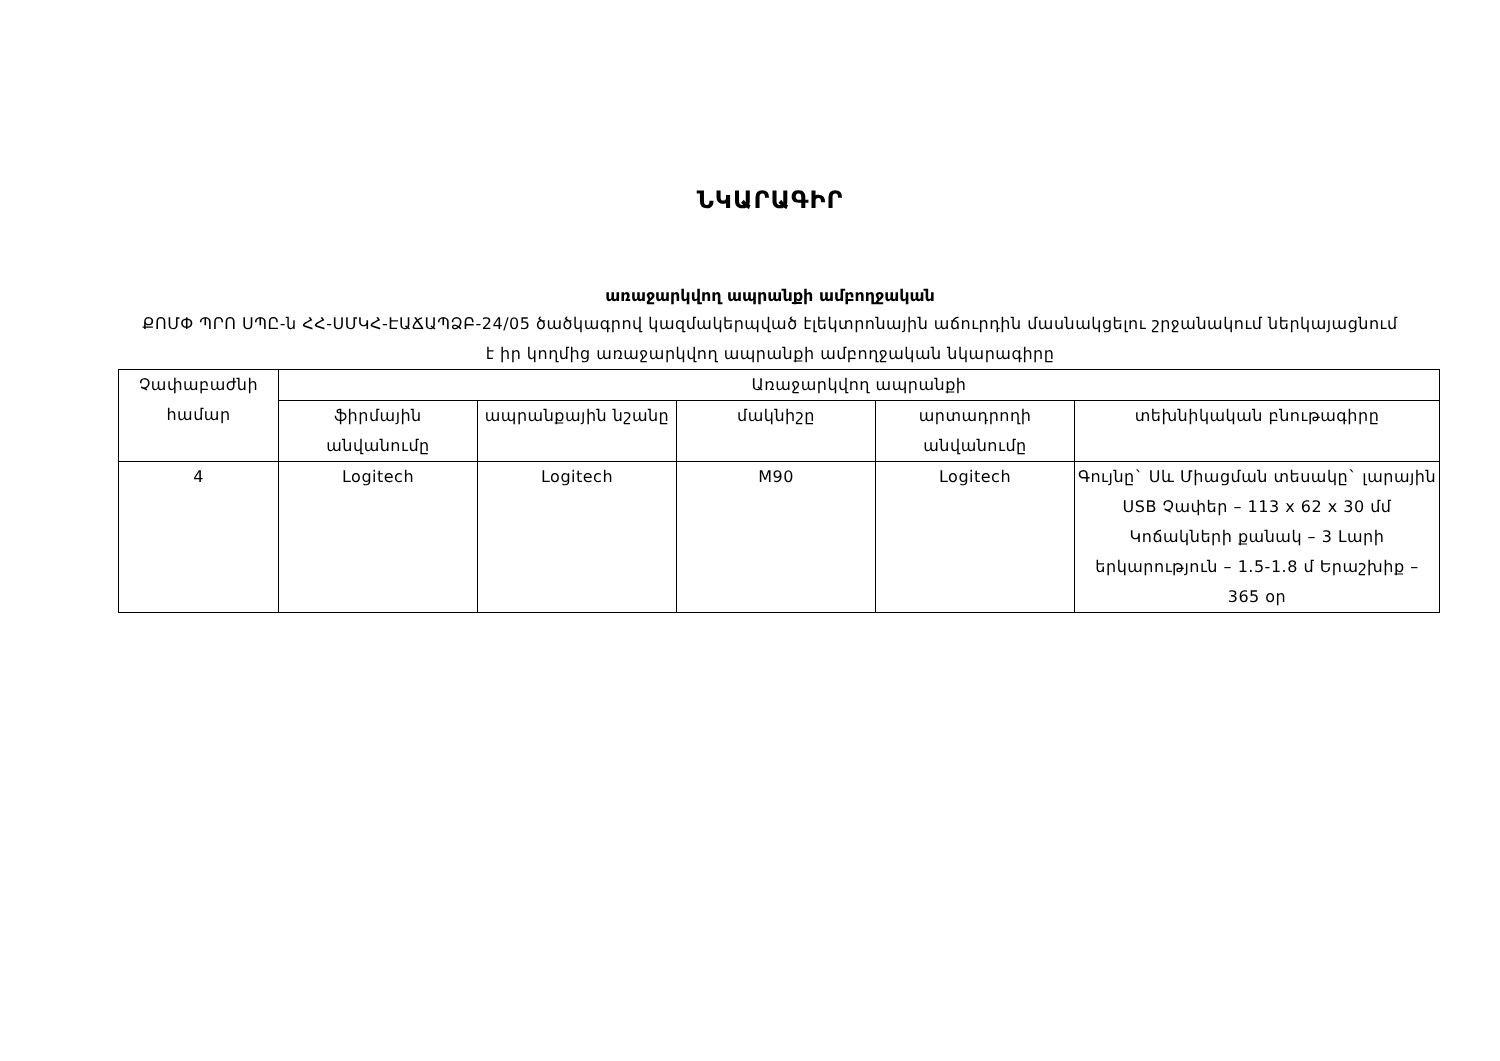ՆԿԱՐԱԳԻՐ
առաջարկվող ապրանքի ամբողջական
ՔՈՄՓ ՊՐՈ ՍՊԸ-ն ՀՀ-ՍՄԿՀ-ԷԱՃԱՊՁԲ-24/05 ծածկագրով կազմակերպված էլեկտրոնային աճուրդին մասնակցելու շրջանակում ներկայացնում է իր կողմից առաջարկվող ապրանքի ամբողջական նկարագիրը
| Չափաբաժնի համար | Առաջարկվող ապրանքի | | | | |
| --- | --- | --- | --- | --- | --- |
| | ֆիրմային անվանումը | ապրանքային նշանը | մակնիշը | արտադրողի անվանումը | տեխնիկական բնութագիրը |
| 4 | Logitech | Logitech | M90 | Logitech | Գույնը` Սև Միացման տեսակը` լարային USB Չափեր – 113 x 62 x 30 մմ Կոճակների քանակ – 3 Լարի երկարություն – 1.5-1.8 մ Երաշխիք – 365 օր |